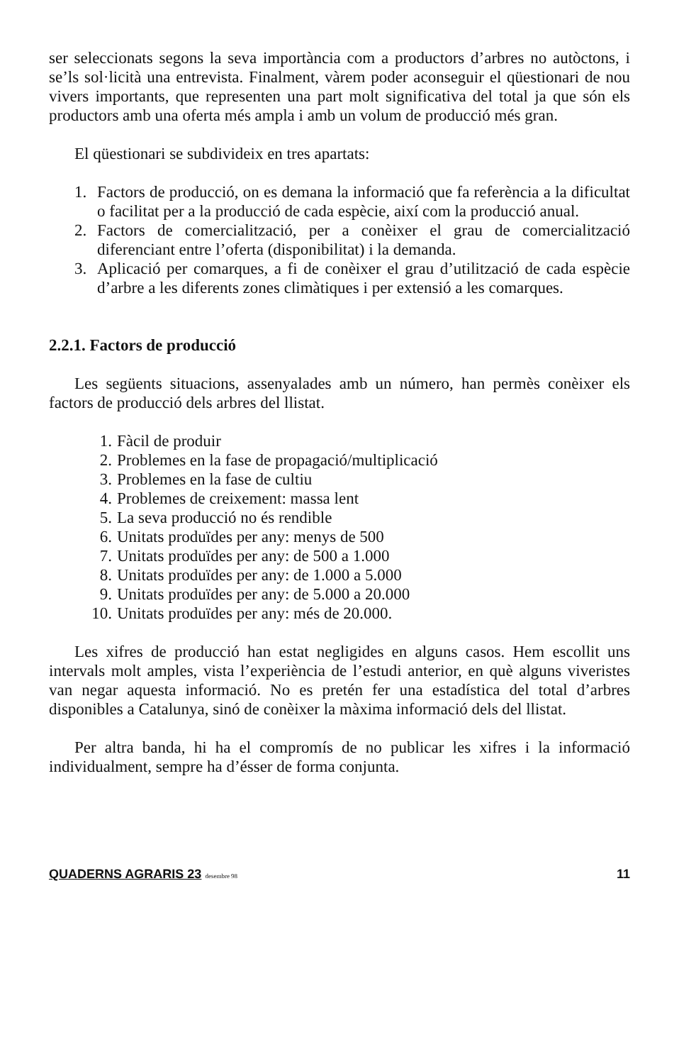ser seleccionats segons la seva importància com a productors d’arbres no autòctons, i se’ls sol·licità una entrevista. Finalment, vàrem poder aconseguir el qüestionari de nou vivers importants, que representen una part molt significativa del total ja que són els productors amb una oferta més ampla i amb un volum de producció més gran.
El qüestionari se subdivideix en tres apartats:
1. Factors de producció, on es demana la informació que fa referència a la dificultat o facilitat per a la producció de cada espècie, així com la producció anual.
2. Factors de comercialització, per a conèixer el grau de comercialització diferenciant entre l’oferta (disponibilitat) i la demanda.
3. Aplicació per comarques, a fi de conèixer el grau d’utilització de cada espècie d’arbre a les diferents zones climàtiques i per extensió a les comarques.
2.2.1. Factors de producció
Les següents situacions, assenyalades amb un número, han permès conèixer els factors de producció dels arbres del llistat.
1. Fàcil de produir
2. Problemes en la fase de propagació/multiplicació
3. Problemes en la fase de cultiu
4. Problemes de creixement: massa lent
5. La seva producció no és rendible
6. Unitats produïdes per any: menys de 500
7. Unitats produïdes per any: de 500 a 1.000
8. Unitats produïdes per any: de 1.000 a 5.000
9. Unitats produïdes per any: de 5.000 a 20.000
10. Unitats produïdes per any: més de 20.000.
Les xifres de producció han estat negligides en alguns casos. Hem escollit uns intervals molt amples, vista l’experiència de l’estudi anterior, en què alguns viveristes van negar aquesta informació. No es pretén fer una estadística del total d’arbres disponibles a Catalunya, sinó de conèixer la màxima informació dels del llistat.
Per altra banda, hi ha el compromís de no publicar les xifres i la informació individualment, sempre ha d’ésser de forma conjunta.
QUADERNS AGRARIS 23 desembre 98 11